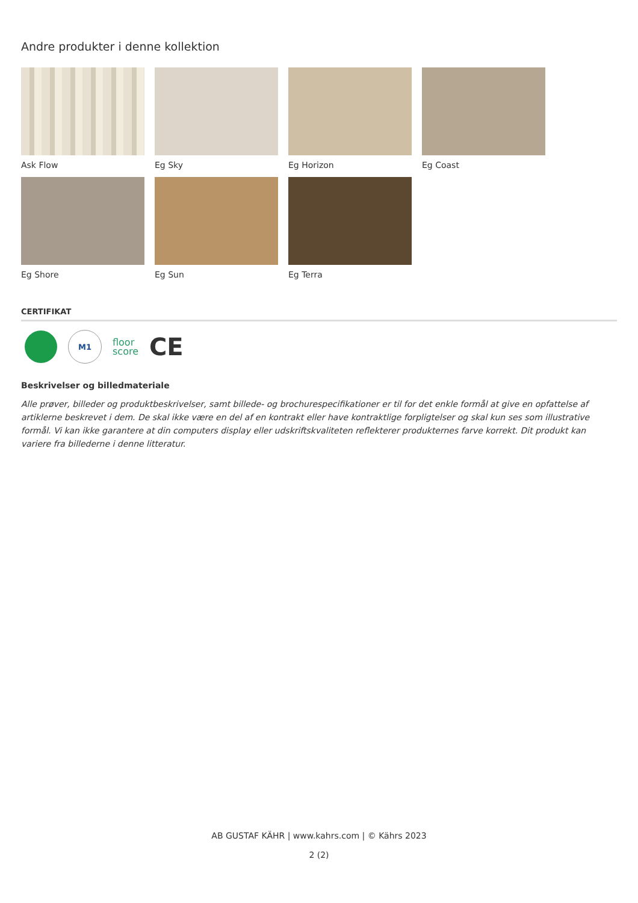Andre produkter i denne kollektion
Ask Flow
Eg Sky
Eg Horizon
Eg Coast
Eg Shore
Eg Sun
Eg Terra
CERTIFIKAT
M1
floor
score
CE
Beskrivelser og billedmateriale
Alle prøver, billeder og produktbeskrivelser, samt billede- og brochurespecifikationer er til for det enkle formål at give en opfattelse af artiklerne beskrevet i dem. De skal ikke være en del af en kontrakt eller have kontraktlige forpligtelser og skal kun ses som illustrative formål. Vi kan ikke garantere at din computers display eller udskriftskvaliteten reflekterer produkternes farve korrekt. Dit produkt kan variere fra billederne i denne litteratur.
AB GUSTAF KÄHR | www.kahrs.com | © Kährs 2023
2 (2)